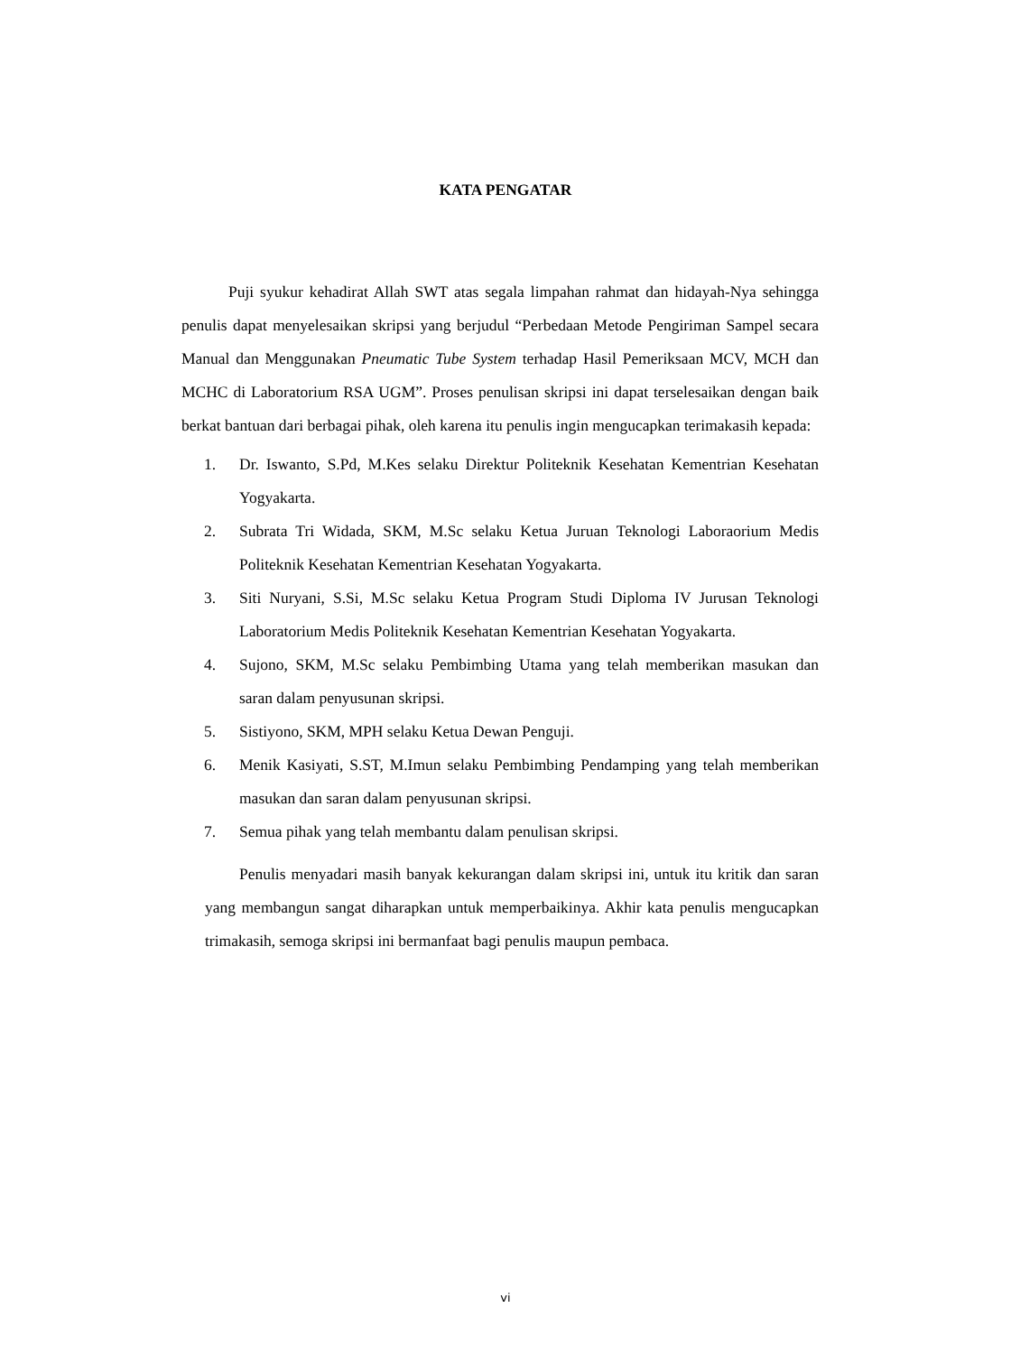KATA PENGATAR
Puji syukur kehadirat Allah SWT atas segala limpahan rahmat dan hidayah-Nya sehingga penulis dapat menyelesaikan skripsi yang berjudul “Perbedaan Metode Pengiriman Sampel secara Manual dan Menggunakan Pneumatic Tube System terhadap Hasil Pemeriksaan MCV, MCH dan MCHC di Laboratorium RSA UGM”. Proses penulisan skripsi ini dapat terselesaikan dengan baik berkat bantuan dari berbagai pihak, oleh karena itu penulis ingin mengucapkan terimakasih kepada:
1. Dr. Iswanto, S.Pd, M.Kes selaku Direktur Politeknik Kesehatan Kementrian Kesehatan Yogyakarta.
2. Subrata Tri Widada, SKM, M.Sc selaku Ketua Juruan Teknologi Laboraorium Medis Politeknik Kesehatan Kementrian Kesehatan Yogyakarta.
3. Siti Nuryani, S.Si, M.Sc selaku Ketua Program Studi Diploma IV Jurusan Teknologi Laboratorium Medis Politeknik Kesehatan Kementrian Kesehatan Yogyakarta.
4. Sujono, SKM, M.Sc selaku Pembimbing Utama yang telah memberikan masukan dan saran dalam penyusunan skripsi.
5. Sistiyono, SKM, MPH selaku Ketua Dewan Penguji.
6. Menik Kasiyati, S.ST, M.Imun selaku Pembimbing Pendamping yang telah memberikan masukan dan saran dalam penyusunan skripsi.
7. Semua pihak yang telah membantu dalam penulisan skripsi.
Penulis menyadari masih banyak kekurangan dalam skripsi ini, untuk itu kritik dan saran yang membangun sangat diharapkan untuk memperbaikinya. Akhir kata penulis mengucapkan trimakasih, semoga skripsi ini bermanfaat bagi penulis maupun pembaca.
vi